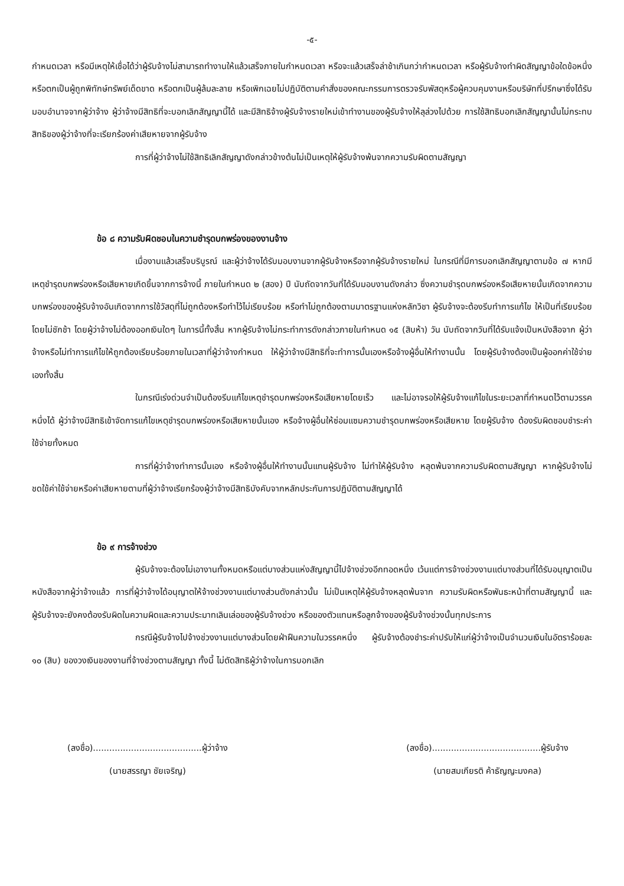-๕-
กำหนดเวลา หรือมีเหตุให้เชื่อได้ว่าผู้รับจ้างไม่สามารถทำงานให้แล้วเสร็จภายในกำหนดเวลา หรือจะแล้วเสร็จล่าช้าเกินกว่ากำหนดเวลา หรือผู้รับจ้างทำผิดสัญญาข้อใดข้อหนึ่ง หรือตกเป็นผู้ถูกพิทักษ์ทรัพย์เด็ดขาด หรือตกเป็นผู้ล้มละลาย หรือเพิกเฉยไม่ปฏิบัติตามคำสั่งของคณะกรรมการตรวจรับพัสดุหรือผู้ควบคุมงานหรือบริษัทที่ปรึกษาซึ่งได้รับมอบอำนาจจากผู้ว่าจ้าง ผู้ว่าจ้างมีสิทธิที่จะบอกเลิกสัญญานี้ได้ และมีสิทธิจ้างผู้รับจ้างรายใหม่เข้าทำงานของผู้รับจ้างให้ลุล่วงไปด้วย การใช้สิทธิบอกเลิกสัญญานั้นไม่กระทบสิทธิของผู้ว่าจ้างที่จะเรียกร้องค่าเสียหายจากผู้รับจ้าง
การที่ผู้ว่าจ้างไม่ใช้สิทธิเลิกสัญญาดังกล่าวข้างต้นไม่เป็นเหตุให้ผู้รับจ้างพ้นจากความรับผิดตามสัญญา
ข้อ ๘ ความรับผิดชอบในความชำรุดบกพร่องของงานจ้าง
เมื่องานแล้วเสร็จบริบูรณ์ และผู้ว่าจ้างได้รับมอบงานจากผู้รับจ้างหรือจากผู้รับจ้างรายใหม่ ในกรณีที่มีการบอกเลิกสัญญาตามข้อ ๗ หากมีเหตุชำรุดบกพร่องหรือเสียหายเกิดขึ้นจากการจ้างนี้ ภายในกำหนด ๒ (สอง) ปี นับถัดจากวันที่ได้รับมอบงานดังกล่าว ซึ่งความชำรุดบกพร่องหรือเสียหายนั้นเกิดจากความบกพร่องของผู้รับจ้างอันเกิดจากการใช้วัสดุที่ไม่ถูกต้องหรือทำไว้ไม่เรียบร้อย หรือทำไม่ถูกต้องตามมาตรฐานแห่งหลักวิชา ผู้รับจ้างจะต้องรีบทำการแก้ไข ให้เป็นที่เรียบร้อยโดยไม่ชักช้า โดยผู้ว่าจ้างไม่ต้องออกเงินใดๆ ในการนี้ทั้งสิ้น หากผู้รับจ้างไม่กระทำการดังกล่าวภายในกำหนด ๑๕ (สิบห้า) วัน นับถัดจากวันที่ได้รับแจ้งเป็นหนังสือจาก ผู้ว่าจ้างหรือไม่ทำการแก้ไขให้ถูกต้องเรียบร้อยภายในเวลาที่ผู้ว่าจ้างกำหนด ให้ผู้ว่าจ้างมีสิทธิที่จะทำการนั้นเองหรือจ้างผู้อื่นให้ทำงานนั้น โดยผู้รับจ้างต้องเป็นผู้ออกค่าใช้จ่ายเองทั้งสิ้น
ในกรณีเร่งด่วนจำเป็นต้องรีบแก้ไขเหตุชำรุดบกพร่องหรือเสียหายโดยเร็ว และไม่อาจรอให้ผู้รับจ้างแก้ไขในระยะเวลาที่กำหนดไว้ตามวรรคหนึ่งได้ ผู้ว่าจ้างมีสิทธิเข้าจัดการแก้ไขเหตุชำรุดบกพร่องหรือเสียหายนั้นเอง หรือจ้างผู้อื่นให้ซ่อมแซมความชำรุดบกพร่องหรือเสียหาย โดยผู้รับจ้าง ต้องรับผิดชอบชำระค่าใช้จ่ายทั้งหมด
การที่ผู้ว่าจ้างทำการนั้นเอง หรือจ้างผู้อื่นให้ทำงานนั้นแทนผู้รับจ้าง ไม่ทำให้ผู้รับจ้าง หลุดพ้นจากความรับผิดตามสัญญา หากผู้รับจ้างไม่ชดใช้ค่าใช้จ่ายหรือค่าเสียหายตามที่ผู้ว่าจ้างเรียกร้องผู้ว่าจ้างมีสิทธิบังคับจากหลักประกันการปฏิบัติตามสัญญาได้
ข้อ ๙ การจ้างช่วง
ผู้รับจ้างจะต้องไม่เอางานทั้งหมดหรือแต่บางส่วนแห่งสัญญานี้ไปจ้างช่วงอีกทอดหนึ่ง เว้นแต่การจ้างช่วงงานแต่บางส่วนที่ได้รับอนุญาตเป็นหนังสือจากผู้ว่าจ้างแล้ว การที่ผู้ว่าจ้างได้อนุญาตให้จ้างช่วงงานแต่บางส่วนดังกล่าวนั้น ไม่เป็นเหตุให้ผู้รับจ้างหลุดพ้นจาก ความรับผิดหรือพันธะหน้าที่ตามสัญญานี้ และผู้รับจ้างจะยังคงต้องรับผิดในความผิดและความประมาทเลินเล่อของผู้รับจ้างช่วง หรือของตัวแทนหรือลูกจ้างของผู้รับจ้างช่วงนั้นทุกประการ
กรณีผู้รับจ้างไปจ้างช่วงงานแต่บางส่วนโดยฝ่าฝืนความในวรรคหนึ่ง ผู้รับจ้างต้องชำระค่าปรับให้แก่ผู้ว่าจ้างเป็นจำนวนเงินในอัตราร้อยละ ๑๐ (สิบ) ของวงเงินของงานที่จ้างช่วงตามสัญญา ทั้งนี้ ไม่ตัดสิทธิผู้ว่าจ้างในการบอกเลิก
(ลงชื่อ)........................................ผู้ว่าจ้าง
(นายสรรญา ชัยเจริญ)
(ลงชื่อ)........................................ผู้รับจ้าง
(นายสมเกียรติ ค้าธัญญะมงคล)